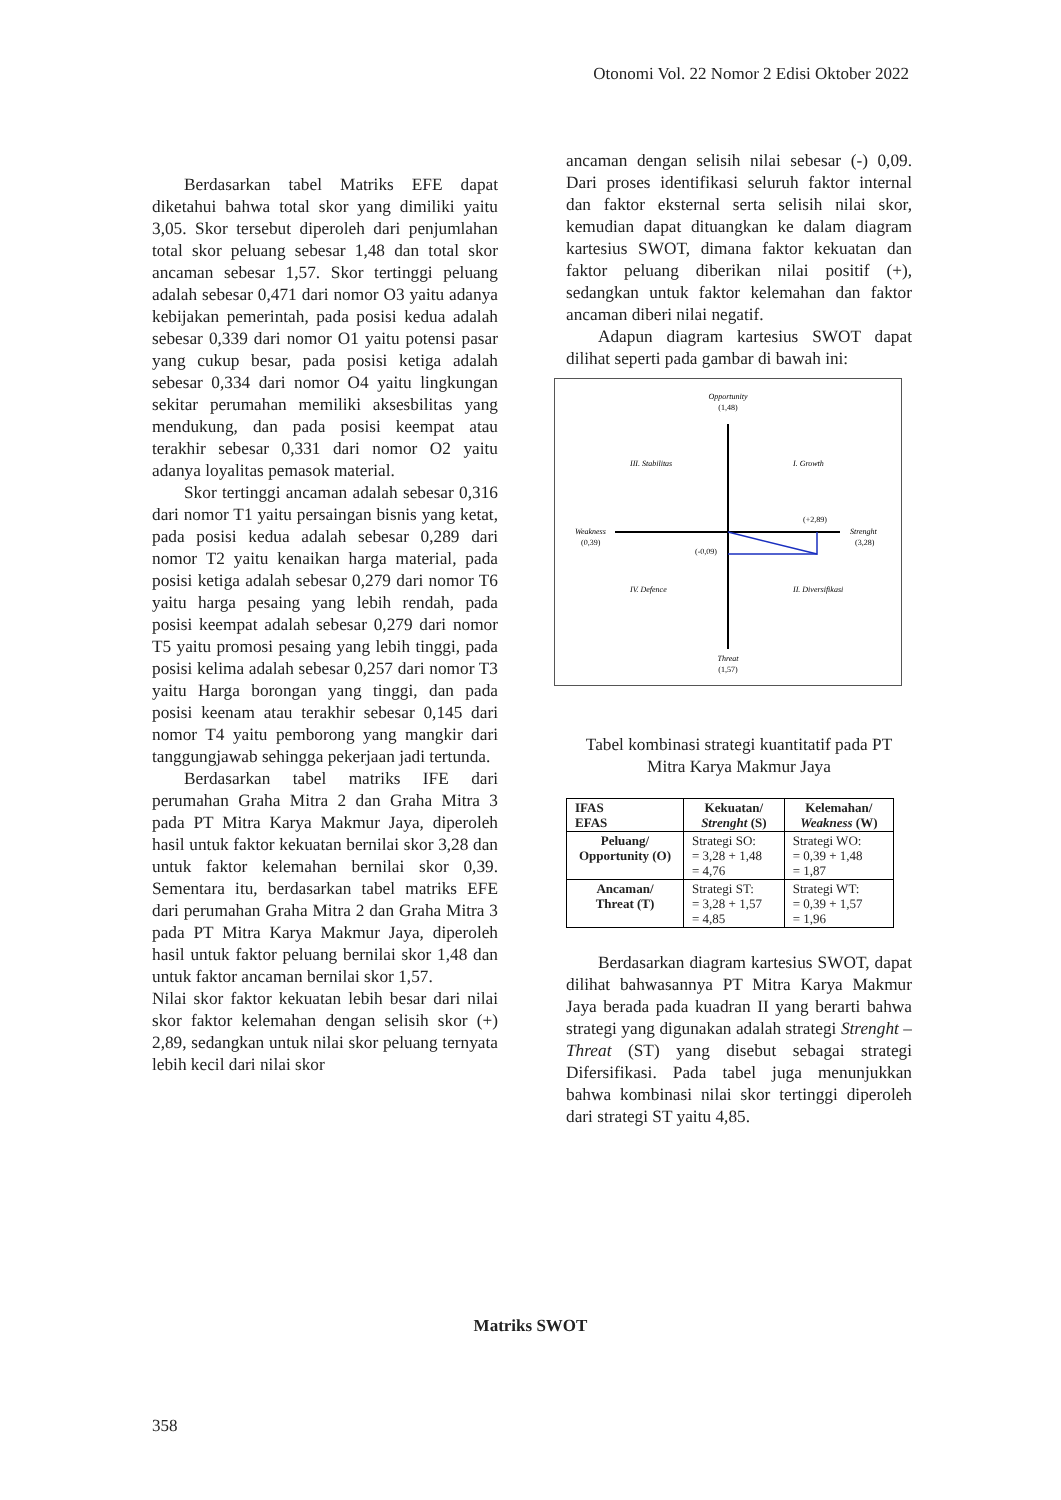Otonomi Vol. 22 Nomor 2 Edisi Oktober 2022
Berdasarkan tabel Matriks EFE dapat diketahui bahwa total skor yang dimiliki yaitu 3,05. Skor tersebut diperoleh dari penjumlahan total skor peluang sebesar 1,48 dan total skor ancaman sebesar 1,57. Skor tertinggi peluang adalah sebesar 0,471 dari nomor O3 yaitu adanya kebijakan pemerintah, pada posisi kedua adalah sebesar 0,339 dari nomor O1 yaitu potensi pasar yang cukup besar, pada posisi ketiga adalah sebesar 0,334 dari nomor O4 yaitu lingkungan sekitar perumahan memiliki aksesbilitas yang mendukung, dan pada posisi keempat atau terakhir sebesar 0,331 dari nomor O2 yaitu adanya loyalitas pemasok material.
Skor tertinggi ancaman adalah sebesar 0,316 dari nomor T1 yaitu persaingan bisnis yang ketat, pada posisi kedua adalah sebesar 0,289 dari nomor T2 yaitu kenaikan harga material, pada posisi ketiga adalah sebesar 0,279 dari nomor T6 yaitu harga pesaing yang lebih rendah, pada posisi keempat adalah sebesar 0,279 dari nomor T5 yaitu promosi pesaing yang lebih tinggi, pada posisi kelima adalah sebesar 0,257 dari nomor T3 yaitu Harga borongan yang tinggi, dan pada posisi keenam atau terakhir sebesar 0,145 dari nomor T4 yaitu pemborong yang mangkir dari tanggungjawab sehingga pekerjaan jadi tertunda.
Berdasarkan tabel matriks IFE dari perumahan Graha Mitra 2 dan Graha Mitra 3 pada PT Mitra Karya Makmur Jaya, diperoleh hasil untuk faktor kekuatan bernilai skor 3,28 dan untuk faktor kelemahan bernilai skor 0,39. Sementara itu, berdasarkan tabel matriks EFE dari perumahan Graha Mitra 2 dan Graha Mitra 3 pada PT Mitra Karya Makmur Jaya, diperoleh hasil untuk faktor peluang bernilai skor 1,48 dan untuk faktor ancaman bernilai skor 1,57.
Nilai skor faktor kekuatan lebih besar dari nilai skor faktor kelemahan dengan selisih skor (+) 2,89, sedangkan untuk nilai skor peluang ternyata lebih kecil dari nilai skor
ancaman dengan selisih nilai sebesar (-) 0,09. Dari proses identifikasi seluruh faktor internal dan faktor eksternal serta selisih nilai skor, kemudian dapat dituangkan ke dalam diagram kartesius SWOT, dimana faktor kekuatan dan faktor peluang diberikan nilai positif (+), sedangkan untuk faktor kelemahan dan faktor ancaman diberi nilai negatif.
Adapun diagram kartesius SWOT dapat dilihat seperti pada gambar di bawah ini:
Opportunity
(1,48)
III. Stabilitas
I. Growth
Weakness
(0,39)
(+2,89)
Strenght
(3,28)
(-0,09)
IV. Defence
II. Diversifikasi
Threat
(1,57)
Tabel kombinasi strategi kuantitatif pada PT Mitra Karya Makmur Jaya
| IFAS EFAS | Kekuatan/ Strenght (S) | Kelemahan/ Weakness (W) |
| --- | --- | --- |
| Peluang/ Opportunity (O) | Strategi SO: = 3,28 + 1,48 = 4,76 | Strategi WO: = 0,39 + 1,48 = 1,87 |
| Ancaman/ Threat (T) | Strategi ST: = 3,28 + 1,57 = 4,85 | Strategi WT: = 0,39 + 1,57 = 1,96 |
Berdasarkan diagram kartesius SWOT, dapat dilihat bahwasannya PT Mitra Karya Makmur Jaya berada pada kuadran II yang berarti bahwa strategi yang digunakan adalah strategi Strenght – Threat (ST) yang disebut sebagai strategi Difersifikasi. Pada tabel juga menunjukkan bahwa kombinasi nilai skor tertinggi diperoleh dari strategi ST yaitu 4,85.
Matriks SWOT
358